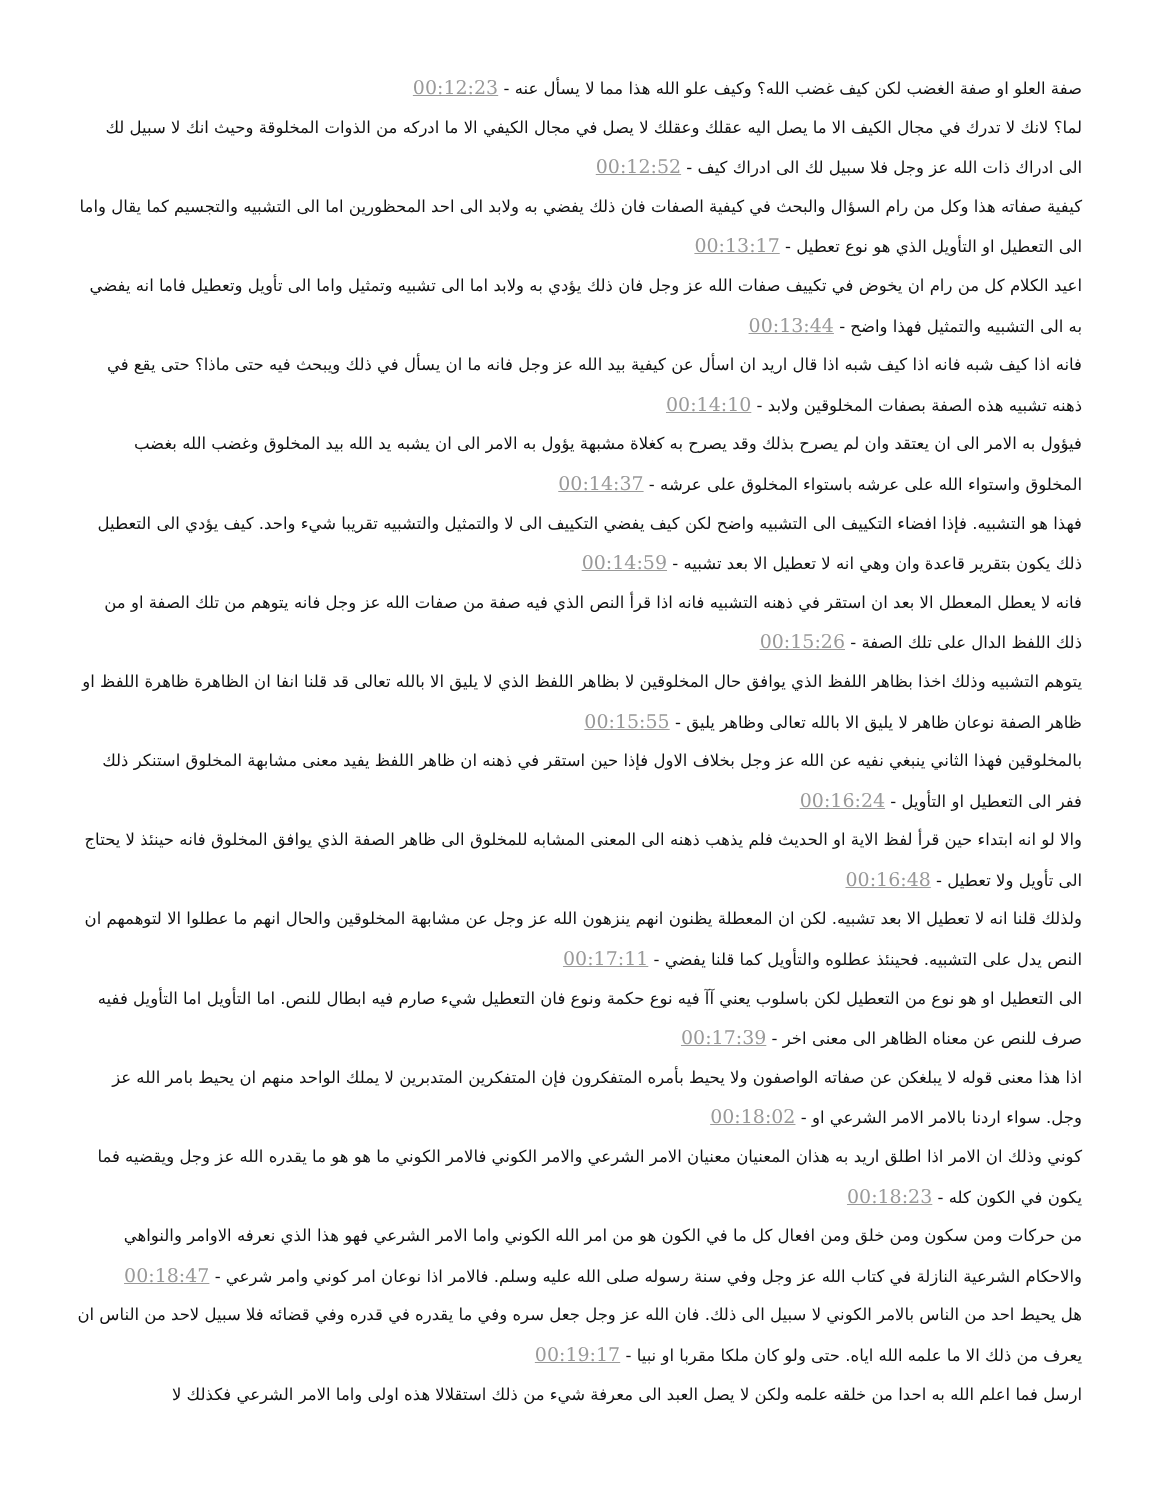صفة العلو او صفة الغضب لكن كيف غضب الله؟ وكيف علو الله هذا مما لا يسأل عنه - 00:12:23
لما؟ لانك لا تدرك في مجال الكيف الا ما يصل اليه عقلك وعقلك لا يصل في مجال الكيفي الا ما ادركه من الذوات المخلوقة وحيث انك لا سبيل لك الى ادراك ذات الله عز وجل فلا سبيل لك الى ادراك كيف - 00:12:52
كيفية صفاته هذا وكل من رام السؤال والبحث في كيفية الصفات فان ذلك يفضي به ولابد الى احد المحظورين اما الى التشبيه والتجسيم كما يقال واما الى التعطيل او التأويل الذي هو نوع تعطيل - 00:13:17
اعيد الكلام كل من رام ان يخوض في تكييف صفات الله عز وجل فان ذلك يؤدي به ولابد اما الى تشبيه وتمثيل واما الى تأويل وتعطيل فاما انه يفضي به الى التشبيه والتمثيل فهذا واضح - 00:13:44
فانه اذا كيف شبه فانه اذا كيف شبه اذا قال اريد ان اسأل عن كيفية بيد الله عز وجل فانه ما ان يسأل في ذلك ويبحث فيه حتى ماذا؟ حتى يقع في ذهنه تشبيه هذه الصفة بصفات المخلوقين ولابد - 00:14:10
فيؤول به الامر الى ان يعتقد وان لم يصرح بذلك وقد يصرح به كغلاة مشبهة يؤول به الامر الى ان يشبه يد الله بيد المخلوق وغضب الله بغضب المخلوق واستواء الله على عرشه باستواء المخلوق على عرشه - 00:14:37
فهذا هو التشبيه. فإذا افضاء التكييف الى التشبيه واضح لكن كيف يفضي التكييف الى لا والتمثيل والتشبيه تقريبا شيء واحد. كيف يؤدي الى التعطيل ذلك يكون بتقرير قاعدة وان وهي انه لا تعطيل الا بعد تشبيه - 00:14:59
فانه لا يعطل المعطل الا بعد ان استقر في ذهنه التشبيه فانه اذا قرأ النص الذي فيه صفة من صفات الله عز وجل فانه يتوهم من تلك الصفة او من ذلك اللفظ الدال على تلك الصفة - 00:15:26
يتوهم التشبيه وذلك اخذا بظاهر اللفظ الذي يوافق حال المخلوقين لا بظاهر اللفظ الذي لا يليق الا بالله تعالى قد قلنا انفا ان الظاهرة ظاهرة اللفظ او ظاهر الصفة نوعان ظاهر لا يليق الا بالله تعالى وظاهر يليق - 00:15:55
بالمخلوقين فهذا الثاني ينبغي نفيه عن الله عز وجل بخلاف الاول فإذا حين استقر في ذهنه ان ظاهر اللفظ يفيد معنى مشابهة المخلوق استنكر ذلك ففر الى التعطيل او التأويل - 00:16:24
والا لو انه ابتداء حين قرأ لفظ الاية او الحديث فلم يذهب ذهنه الى المعنى المشابه للمخلوق الى ظاهر الصفة الذي يوافق المخلوق فانه حينئذ لا يحتاج الى تأويل ولا تعطيل - 00:16:48
ولذلك قلنا انه لا تعطيل الا بعد تشبيه. لكن ان المعطلة يظنون انهم ينزهون الله عز وجل عن مشابهة المخلوقين والحال انهم ما عطلوا الا لتوهمهم ان النص يدل على التشبيه. فحينئذ عطلوه والتأويل كما قلنا يفضي - 00:17:11
الى التعطيل او هو نوع من التعطيل لكن باسلوب يعني آآ فيه نوع حكمة ونوع فان التعطيل شيء صارم فيه ابطال للنص. اما التأويل اما التأويل ففيه صرف للنص عن معناه الظاهر الى معنى اخر - 00:17:39
اذا هذا معنى قوله لا يبلغكن عن صفاته الواصفون ولا يحيط بأمره المتفكرون فإن المتفكرين المتدبرين لا يملك الواحد منهم ان يحيط بامر الله عز وجل. سواء اردنا بالامر الامر الشرعي او - 00:18:02
كوني وذلك ان الامر اذا اطلق اريد به هذان المعنيان معنيان الامر الشرعي والامر الكوني فالامر الكوني ما هو هو ما يقدره الله عز وجل ويقضيه فما يكون في الكون كله - 00:18:23
من حركات ومن سكون ومن خلق ومن افعال كل ما في الكون هو من امر الله الكوني واما الامر الشرعي فهو هذا الذي نعرفه الاوامر والنواهي والاحكام الشرعية النازلة في كتاب الله عز وجل وفي سنة رسوله صلى الله عليه وسلم. فالامر اذا نوعان امر كوني وامر شرعي - 00:18:47
هل يحيط احد من الناس بالامر الكوني لا سبيل الى ذلك. فان الله عز وجل جعل سره وفي ما يقدره في قدره وفي قضائه فلا سبيل لاحد من الناس ان يعرف من ذلك الا ما علمه الله اياه. حتى ولو كان ملكا مقربا او نبيا - 00:19:17
ارسل فما اعلم الله به احدا من خلقه علمه ولكن لا يصل العبد الى معرفة شيء من ذلك استقلالا هذه اولى واما الامر الشرعي فكذلك لا